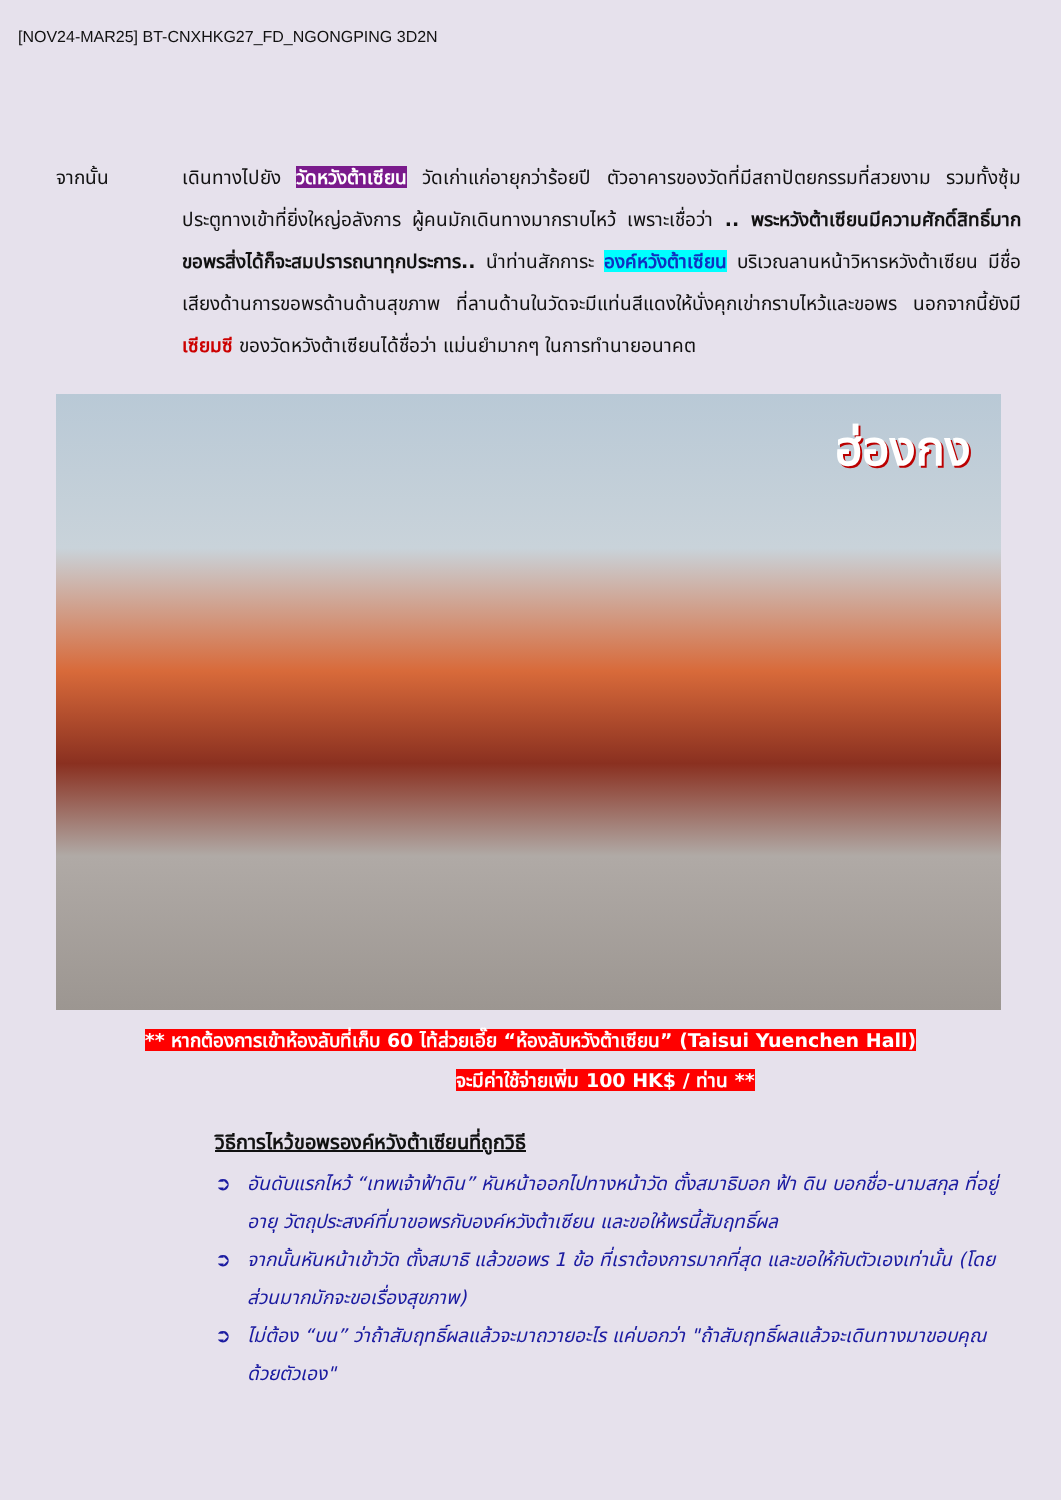[NOV24-MAR25] BT-CNXHKG27_FD_NGONGPING 3D2N
จากนั้น เดินทางไปยัง วัดหวังต้าเซียน วัดเก่าแก่อายุกว่าร้อยปี ตัวอาคารของวัดที่มีสถาปัตยกรรมที่สวยงาม รวมทั้งซุ้มประตูทางเข้าที่ยิ่งใหญ่อลังการ ผู้คนมักเดินทางมากราบไหว้ เพราะเชื่อว่า .. พระหวังต้าเซียนมีความศักดิ์สิทธิ์มาก ขอพรสิ่งได้ก็จะสมปรารถนาทุกประการ.. นำท่านสักการะ องค์หวังต้าเซียน บริเวณลานหน้าวิหารหวังต้าเซียน มีชื่อเสียงด้านการขอพรด้านด้านสุขภาพ ที่ลานด้านในวัดจะมีแท่นสีแดงให้นั่งคุกเข่ากราบไหว้และขอพร นอกจากนี้ยังมี เซียมซี ของวัดหวังต้าเซียนได้ชื่อว่า แม่นยำมากๆ ในการทำนายอนาคต
ฮ่องกง
** หากต้องการเข้าห้องลับที่เก็บ 60 ไท้ส่วยเอี๊ย “ห้องลับหวังต้าเซียน” (Taisui Yuenchen Hall)
จะมีค่าใช้จ่ายเพิ่ม 100 HK$ / ท่าน **
วิธีการไหว้ขอพรองค์หวังต้าเซียนที่ถูกวิธี
➲ อันดับแรกไหว้ “เทพเจ้าฟ้าดิน” หันหน้าออกไปทางหน้าวัด ตั้งสมาธิบอก ฟ้า ดิน บอกชื่อ-นามสกุล ที่อยู่ อายุ วัตถุประสงค์ที่มาขอพรกับองค์หวังต้าเซียน และขอให้พรนี้สัมฤทธิ์ผล
➲ จากนั้นหันหน้าเข้าวัด ตั้งสมาธิ แล้วขอพร 1 ข้อ ที่เราต้องการมากที่สุด และขอให้กับตัวเองเท่านั้น (โดยส่วนมากมักจะขอเรื่องสุขภาพ)
➲ ไม่ต้อง “บน” ว่าถ้าสัมฤทธิ์ผลแล้วจะมาถวายอะไร แค่บอกว่า "ถ้าสัมฤทธิ์ผลแล้วจะเดินทางมาขอบคุณด้วยตัวเอง"